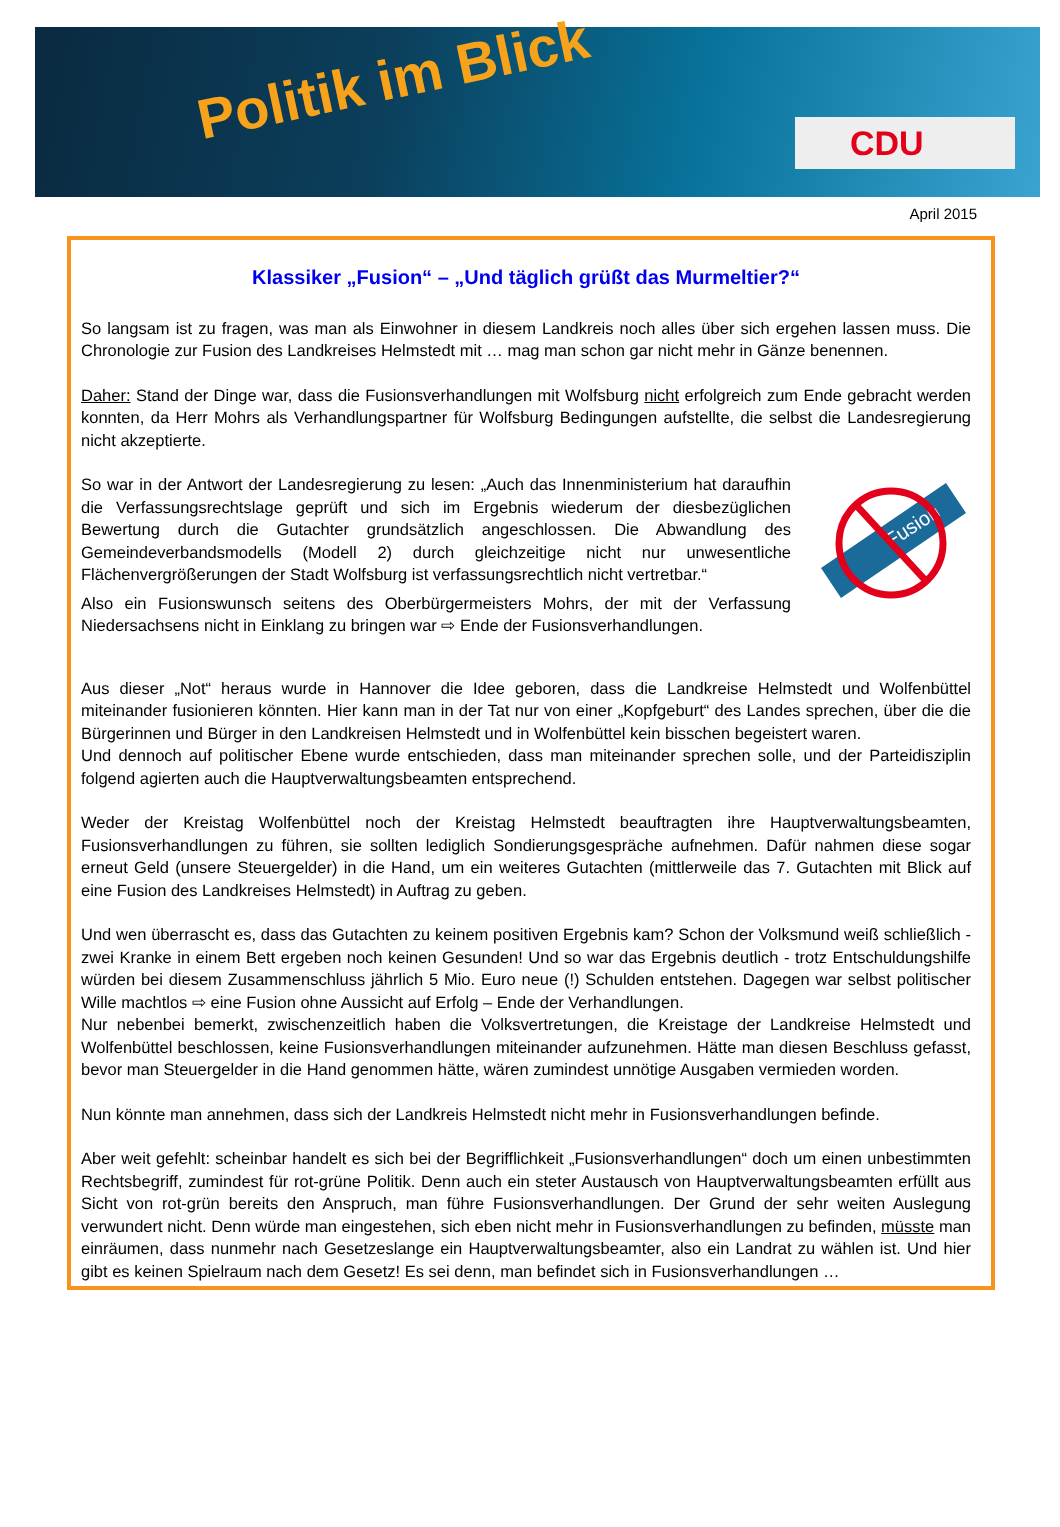Politik im Blick CDU
April 2015
Klassiker „Fusion“ – „Und täglich grüßt das Murmeltier?“
So langsam ist zu fragen, was man als Einwohner in diesem Landkreis noch alles über sich ergehen lassen muss. Die Chronologie zur Fusion des Landkreises Helmstedt mit … mag man schon gar nicht mehr in Gänze benennen.
Daher: Stand der Dinge war, dass die Fusionsverhandlungen mit Wolfsburg nicht erfolgreich zum Ende gebracht werden konnten, da Herr Mohrs als Verhandlungspartner für Wolfsburg Bedingungen aufstellte, die selbst die Landesregierung nicht akzeptierte.
Fusion
So war in der Antwort der Landesregierung zu lesen: „Auch das Innenministerium hat daraufhin die Verfassungsrechtslage geprüft und sich im Ergebnis wiederum der diesbezüglichen Bewertung durch die Gutachter grundsätzlich angeschlossen. Die Abwandlung des Gemeindeverbandsmodells (Modell 2) durch gleichzeitige nicht nur unwesentliche Flächenvergrößerungen der Stadt Wolfsburg ist verfassungsrechtlich nicht vertretbar.“
Also ein Fusionswunsch seitens des Oberbürgermeisters Mohrs, der mit der Verfassung Niedersachsens nicht in Einklang zu bringen war ⇨ Ende der Fusionsverhandlungen.
Aus dieser „Not“ heraus wurde in Hannover die Idee geboren, dass die Landkreise Helmstedt und Wolfenbüttel miteinander fusionieren könnten. Hier kann man in der Tat nur von einer „Kopfgeburt“ des Landes sprechen, über die die Bürgerinnen und Bürger in den Landkreisen Helmstedt und in Wolfenbüttel kein bisschen begeistert waren.
Und dennoch auf politischer Ebene wurde entschieden, dass man miteinander sprechen solle, und der Parteidisziplin folgend agierten auch die Hauptverwaltungsbeamten entsprechend.
Weder der Kreistag Wolfenbüttel noch der Kreistag Helmstedt beauftragten ihre Hauptverwaltungsbeamten, Fusionsverhandlungen zu führen, sie sollten lediglich Sondierungsgespräche aufnehmen. Dafür nahmen diese sogar erneut Geld (unsere Steuergelder) in die Hand, um ein weiteres Gutachten (mittlerweile das 7. Gutachten mit Blick auf eine Fusion des Landkreises Helmstedt) in Auftrag zu geben.
Und wen überrascht es, dass das Gutachten zu keinem positiven Ergebnis kam? Schon der Volksmund weiß schließlich - zwei Kranke in einem Bett ergeben noch keinen Gesunden! Und so war das Ergebnis deutlich - trotz Entschuldungshilfe würden bei diesem Zusammenschluss jährlich 5 Mio. Euro neue (!) Schulden entstehen. Dagegen war selbst politischer Wille machtlos ⇨ eine Fusion ohne Aussicht auf Erfolg – Ende der Verhandlungen.
Nur nebenbei bemerkt, zwischenzeitlich haben die Volksvertretungen, die Kreistage der Landkreise Helmstedt und Wolfenbüttel beschlossen, keine Fusionsverhandlungen miteinander aufzunehmen. Hätte man diesen Beschluss gefasst, bevor man Steuergelder in die Hand genommen hätte, wären zumindest unnötige Ausgaben vermieden worden.
Nun könnte man annehmen, dass sich der Landkreis Helmstedt nicht mehr in Fusionsverhandlungen befinde.
Aber weit gefehlt: scheinbar handelt es sich bei der Begrifflichkeit „Fusionsverhandlungen“ doch um einen unbestimmten Rechtsbegriff, zumindest für rot-grüne Politik. Denn auch ein steter Austausch von Hauptverwaltungsbeamten erfüllt aus Sicht von rot-grün bereits den Anspruch, man führe Fusionsverhandlungen. Der Grund der sehr weiten Auslegung verwundert nicht. Denn würde man eingestehen, sich eben nicht mehr in Fusionsverhandlungen zu befinden, müsste man einräumen, dass nunmehr nach Gesetzeslange ein Hauptverwaltungsbeamter, also ein Landrat zu wählen ist. Und hier gibt es keinen Spielraum nach dem Gesetz! Es sei denn, man befindet sich in Fusionsverhandlungen …